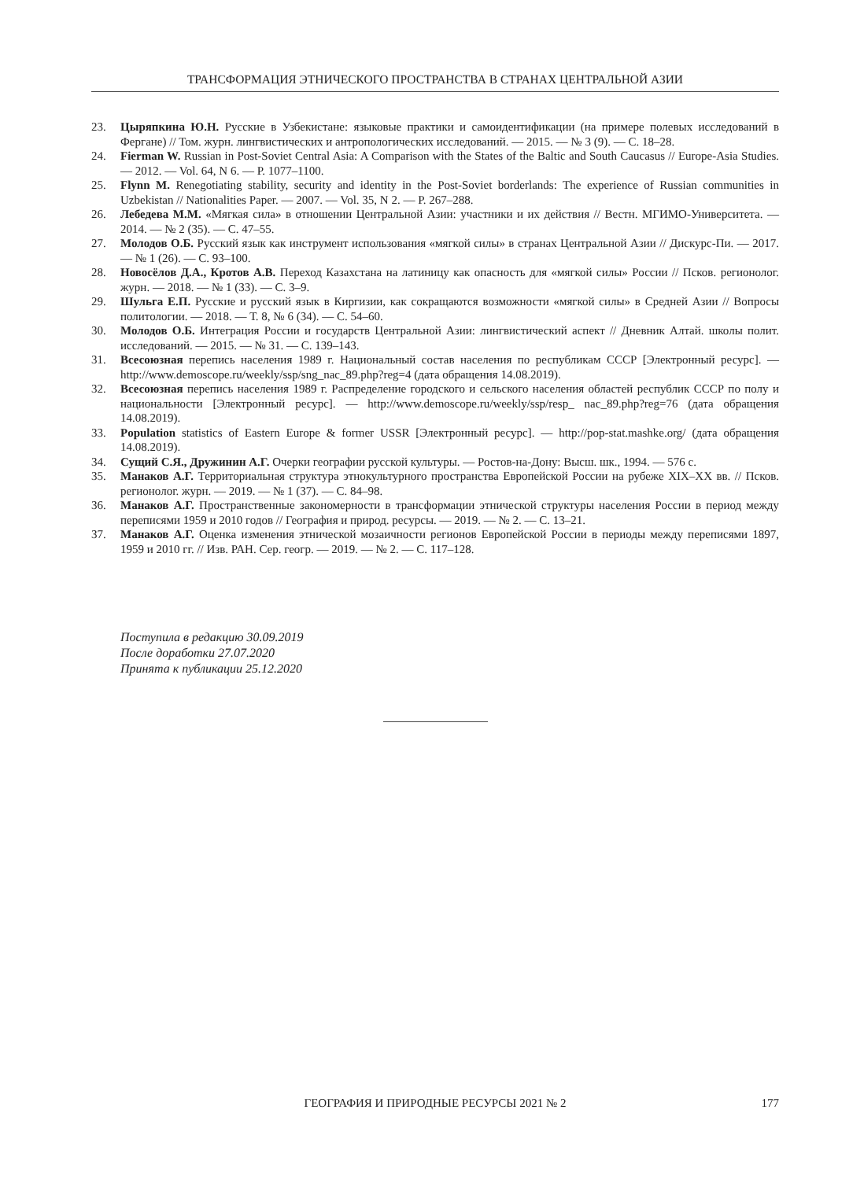ТРАНСФОРМАЦИЯ ЭТНИЧЕСКОГО ПРОСТРАНСТВА В СТРАНАХ ЦЕНТРАЛЬНОЙ АЗИИ
23. Цыряпкина Ю.Н. Русские в Узбекистане: языковые практики и самоидентификации (на примере полевых исследований в Фергане) // Том. журн. лингвистических и антропологических исследований. — 2015. — № 3 (9). — С. 18–28.
24. Fierman W. Russian in Post-Soviet Central Asia: A Comparison with the States of the Baltic and South Caucasus // Europe-Asia Studies. — 2012. — Vol. 64, N 6. — P. 1077–1100.
25. Flynn M. Renegotiating stability, security and identity in the Post-Soviet borderlands: The experience of Russian communities in Uzbekistan // Nationalities Paper. — 2007. — Vol. 35, N 2. — P. 267–288.
26. Лебедева М.М. «Мягкая сила» в отношении Центральной Азии: участники и их действия // Вестн. МГИМО-Университета. — 2014. — № 2 (35). — С. 47–55.
27. Молодов О.Б. Русский язык как инструмент использования «мягкой силы» в странах Центральной Азии // Дискурс-Пи. — 2017. — № 1 (26). — С. 93–100.
28. Новосёлов Д.А., Кротов А.В. Переход Казахстана на латиницу как опасность для «мягкой силы» России // Псков. регионолог. журн. — 2018. — № 1 (33). — С. 3–9.
29. Шульга Е.П. Русские и русский язык в Киргизии, как сокращаются возможности «мягкой силы» в Средней Азии // Вопросы политологии. — 2018. — Т. 8, № 6 (34). — С. 54–60.
30. Молодов О.Б. Интеграция России и государств Центральной Азии: лингвистический аспект // Дневник Алтай. школы полит. исследований. — 2015. — № 31. — С. 139–143.
31. Всесоюзная перепись населения 1989 г. Национальный состав населения по республикам СССР [Электронный ресурс]. — http://www.demoscope.ru/weekly/ssp/sng_nac_89.php?reg=4 (дата обращения 14.08.2019).
32. Всесоюзная перепись населения 1989 г. Распределение городского и сельского населения областей республик СССР по полу и национальности [Электронный ресурс]. — http://www.demoscope.ru/weekly/ssp/resp_ nac_89.php?reg=76 (дата обращения 14.08.2019).
33. Population statistics of Eastern Europe & former USSR [Электронный ресурс]. — http://pop-stat.mashke.org/ (дата обращения 14.08.2019).
34. Сущий С.Я., Дружинин А.Г. Очерки географии русской культуры. — Ростов-на-Дону: Высш. шк., 1994. — 576 с.
35. Манаков А.Г. Территориальная структура этнокультурного пространства Европейской России на рубеже XIX–XX вв. // Псков. регионолог. журн. — 2019. — № 1 (37). — С. 84–98.
36. Манаков А.Г. Пространственные закономерности в трансформации этнической структуры населения России в период между переписями 1959 и 2010 годов // География и природ. ресурсы. — 2019. — № 2. — С. 13–21.
37. Манаков А.Г. Оценка изменения этнической мозаичности регионов Европейской России в периоды между переписями 1897, 1959 и 2010 гг. // Изв. РАН. Сер. геогр. — 2019. — № 2. — С. 117–128.
Поступила в редакцию 30.09.2019
После доработки 27.07.2020
Принята к публикации 25.12.2020
ГЕОГРАФИЯ И ПРИРОДНЫЕ РЕСУРСЫ 2021 № 2 177